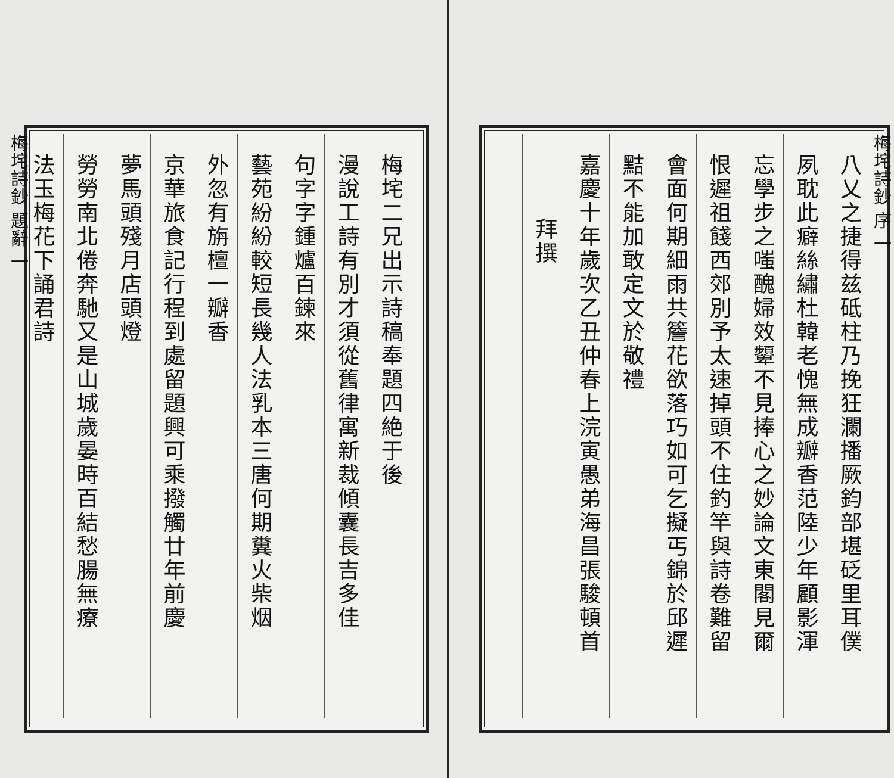八乂之捷得兹砥柱乃挽狂瀾播厥鈞部堪砭里耳僕
夙耽此癖絲繡杜韓老愧無成瓣香范陸少年顧影渾
忘學步之嗤醜婦效顰不見捧心之妙論文東閣見爾
恨遲祖餞西郊別予太速掉頭不住釣竿與詩卷難留
會面何期細雨共簷花欲落巧如可乞擬丐錦於邱遲
黠不能加敢定文於敬禮
嘉慶十年歲次乙丑仲春上浣寅愚弟海昌張駿頓首
拜撰
梅垞詩鈔 序 一
梅垞二兄出示詩稿奉題四絶于後
漫說工詩有別才須從舊律寓新裁傾囊長吉多佳
句字字鍾爐百鍊來
藝苑紛紛較短長幾人法乳本三唐何期糞火柴烟
外忽有旃檀一瓣香
京華旅食記行程到處留題興可乘撥觸廿年前慶
夢馬頭殘月店頭燈
勞勞南北倦奔馳又是山城歲晏時百結愁腸無療
法玉梅花下誦君詩
梅垞詩鈔 題辭 一